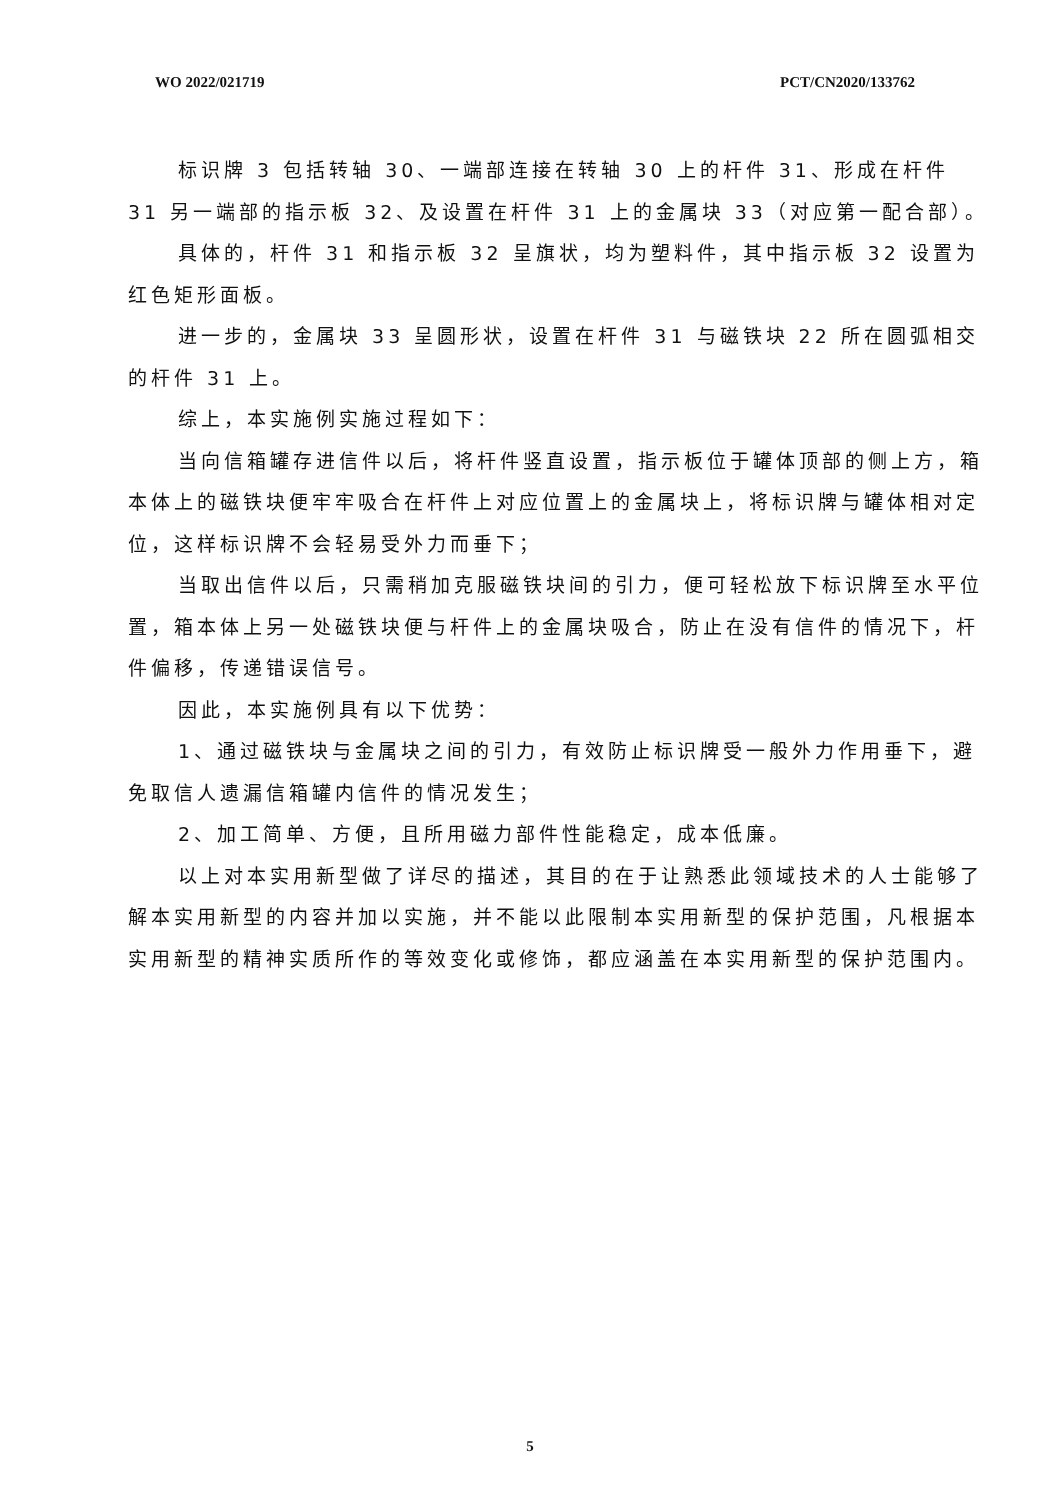WO 2022/021719 PCT/CN2020/133762
标识牌 3 包括转轴 30、一端部连接在转轴 30 上的杆件 31、形成在杆件 31 另一端部的指示板 32、及设置在杆件 31 上的金属块 33（对应第一配合部）。
具体的，杆件 31 和指示板 32 呈旗状，均为塑料件，其中指示板 32 设置为红色矩形面板。
进一步的，金属块 33 呈圆形状，设置在杆件 31 与磁铁块 22 所在圆弧相交的杆件 31 上。
综上，本实施例实施过程如下：
当向信箱罐存进信件以后，将杆件竖直设置，指示板位于罐体顶部的侧上方，箱本体上的磁铁块便牢牢吸合在杆件上对应位置上的金属块上，将标识牌与罐体相对定位，这样标识牌不会轻易受外力而垂下；
当取出信件以后，只需稍加克服磁铁块间的引力，便可轻松放下标识牌至水平位置，箱本体上另一处磁铁块便与杆件上的金属块吸合，防止在没有信件的情况下，杆件偏移，传递错误信号。
因此，本实施例具有以下优势：
1、通过磁铁块与金属块之间的引力，有效防止标识牌受一般外力作用垂下，避免取信人遗漏信箱罐内信件的情况发生；
2、加工简单、方便，且所用磁力部件性能稳定，成本低廉。
以上对本实用新型做了详尽的描述，其目的在于让熟悉此领域技术的人士能够了解本实用新型的内容并加以实施，并不能以此限制本实用新型的保护范围，凡根据本实用新型的精神实质所作的等效变化或修饰，都应涵盖在本实用新型的保护范围内。
5